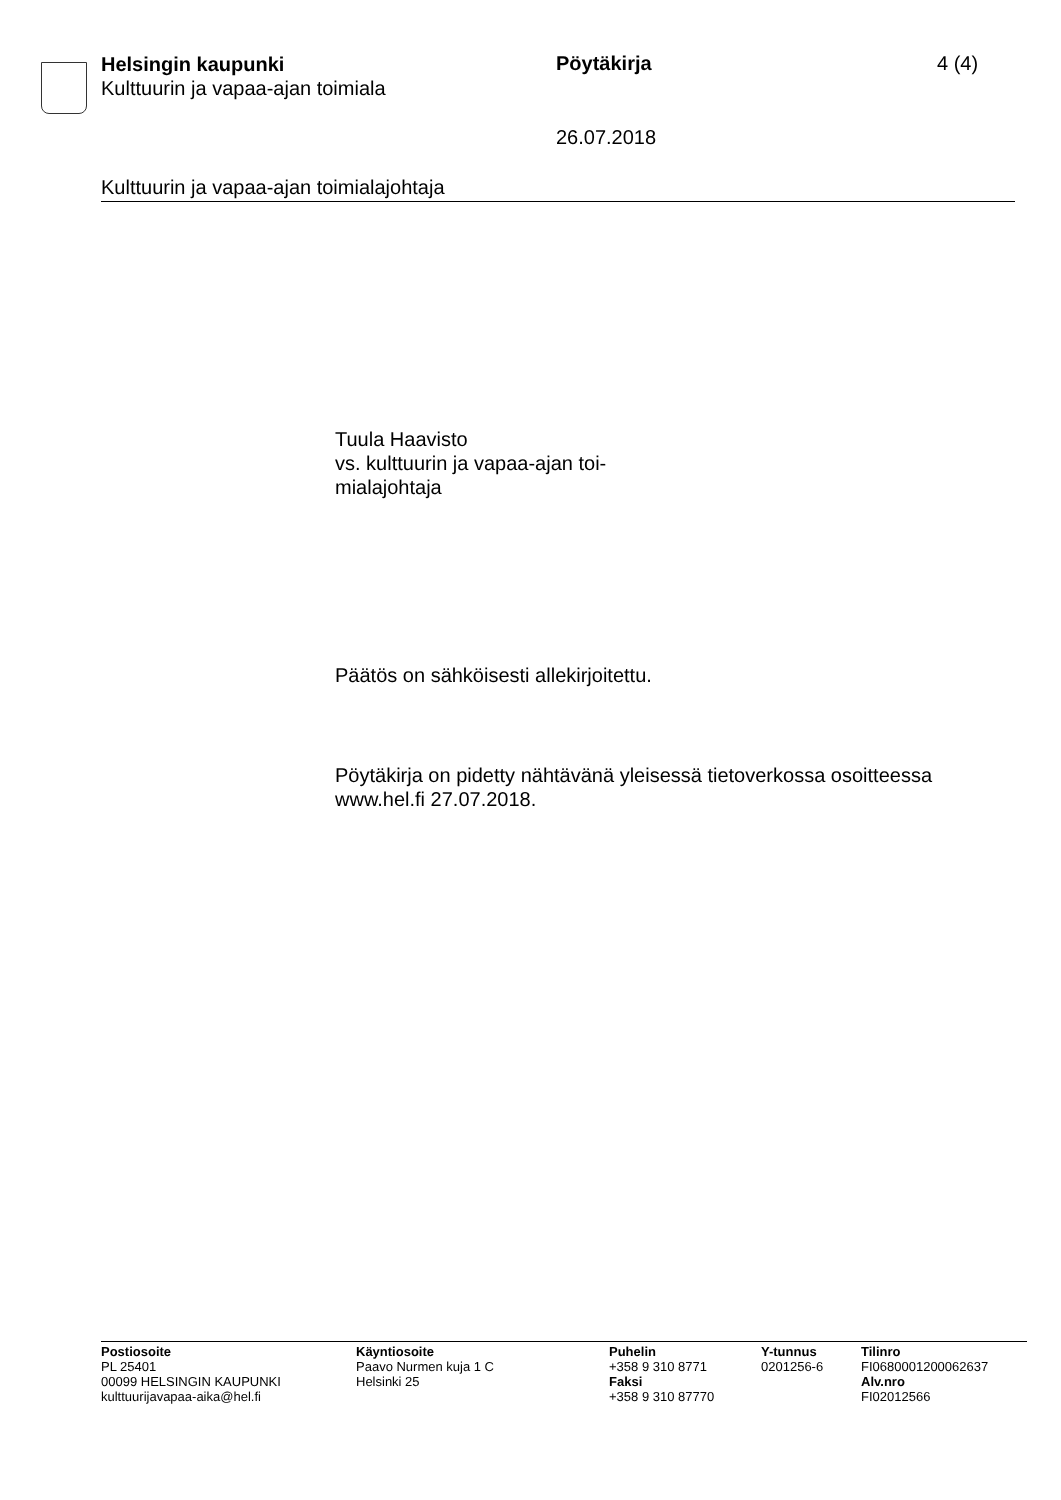Helsingin kaupunki
Kulttuurin ja vapaa-ajan toimiala
Pöytäkirja 4 (4)
26.07.2018
Kulttuurin ja vapaa-ajan toimialajohtaja
Tuula Haavisto
vs. kulttuurin ja vapaa-ajan toi-
mialajohtaja
Päätös on sähköisesti allekirjoitettu.
Pöytäkirja on pidetty nähtävänä yleisessä tietoverkossa osoitteessa
www.hel.fi 27.07.2018.
Postiosoite
PL 25401
00099 HELSINGIN KAUPUNKI
kulttuurijavapaa-aika@hel.fi
Käyntiosoite
Paavo Nurmen kuja 1 C
Helsinki 25
Puhelin
+358 9 310 8771
Faksi
+358 9 310 87770
Y-tunnus
0201256-6
Tilinro
FI0680001200062637
Alv.nro
FI02012566